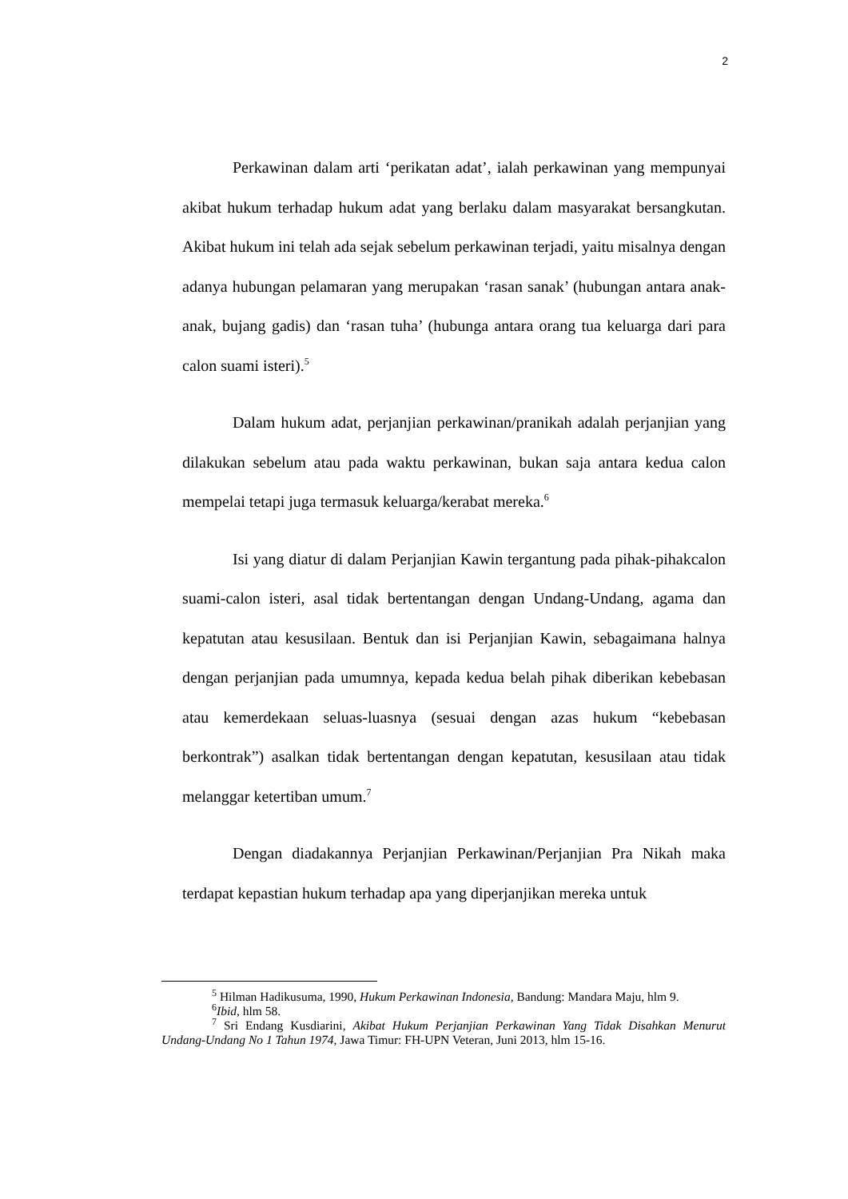2
Perkawinan dalam arti ‘perikatan adat’, ialah perkawinan yang mempunyai akibat hukum terhadap hukum adat yang berlaku dalam masyarakat bersangkutan. Akibat hukum ini telah ada sejak sebelum perkawinan terjadi, yaitu misalnya dengan adanya hubungan pelamaran yang merupakan ‘rasan sanak’ (hubungan antara anak-anak, bujang gadis) dan ‘rasan tuha’ (hubunga antara orang tua keluarga dari para calon suami isteri).<sup>5</sup>
Dalam hukum adat, perjanjian perkawinan/pranikah adalah perjanjian yang dilakukan sebelum atau pada waktu perkawinan, bukan saja antara kedua calon mempelai tetapi juga termasuk keluarga/kerabat mereka.<sup>6</sup>
Isi yang diatur di dalam Perjanjian Kawin tergantung pada pihak-pihakcalon suami-calon isteri, asal tidak bertentangan dengan Undang-Undang, agama dan kepatutan atau kesusilaan. Bentuk dan isi Perjanjian Kawin, sebagaimana halnya dengan perjanjian pada umumnya, kepada kedua belah pihak diberikan kebebasan atau kemerdekaan seluas-luasnya (sesuai dengan azas hukum “kebebasan berkontrak”) asalkan tidak bertentangan dengan kepatutan, kesusilaan atau tidak melanggar ketertiban umum.<sup>7</sup>
Dengan diadakannya Perjanjian Perkawinan/Perjanjian Pra Nikah maka terdapat kepastian hukum terhadap apa yang diperjanjikan mereka untuk
<sup>5</sup> Hilman Hadikusuma, 1990, Hukum Perkawinan Indonesia, Bandung: Mandara Maju, hlm 9.
<sup>6</sup> Ibid, hlm 58.
<sup>7</sup> Sri Endang Kusdiarini, Akibat Hukum Perjanjian Perkawinan Yang Tidak Disahkan Menurut Undang-Undang No 1 Tahun 1974, Jawa Timur: FH-UPN Veteran, Juni 2013, hlm 15-16.